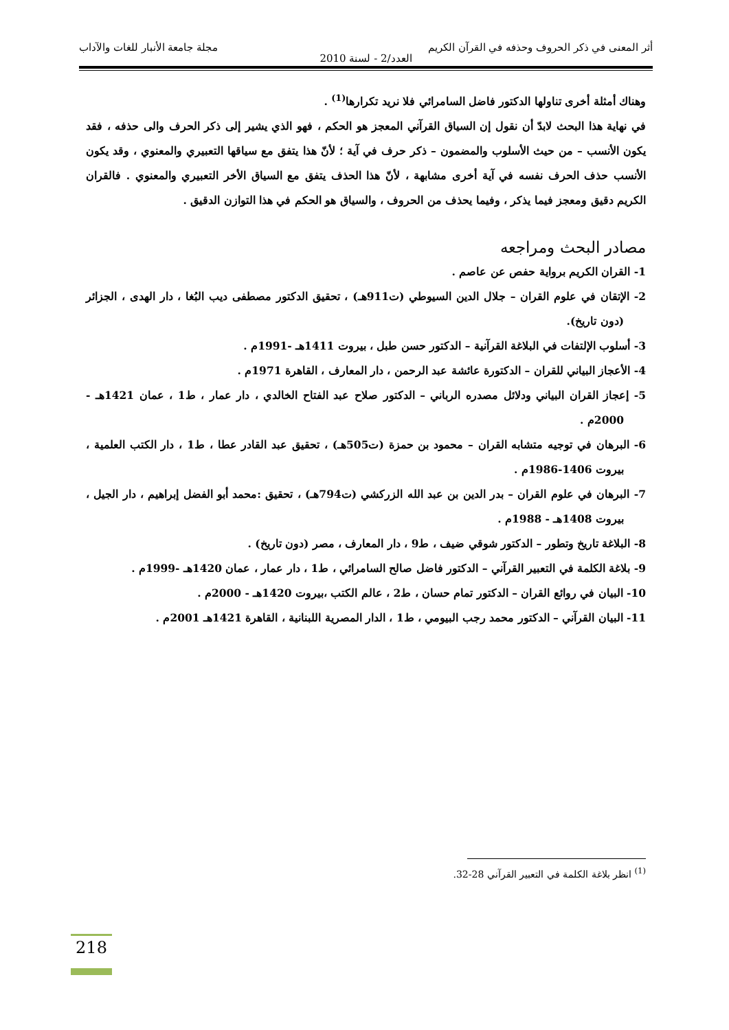أثر المعنى في ذكر الحروف وحذفه في القرآن الكريم مجلة جامعة الأنبار للغات والآداب
العدد/2 - لسنة 2010
وهناك أمثلة أخرى تناولها الدكتور فاضل السامرائي فلا نريد تكرارها<sup>(1)</sup> .
في نهاية هذا البحث لابدّ أن نقول إن السياق القرآني المعجز هو الحكم ، فهو الذي يشير إلى ذكر الحرف والى حذفه ، فقد يكون الأنسب – من حيث الأسلوب والمضمون – ذكر حرف في آية ؛ لأنّ هذا يتفق مع سياقها التعبيري والمعنوي ، وقد يكون الأنسب حذف الحرف نفسه في آية أخرى مشابهة ، لأنّ هذا الحذف يتفق مع السياق الأخر التعبيري والمعنوي . فالقران الكريم دقيق ومعجز فيما يذكر ، وفيما يحذف من الحروف ، والسياق هو الحكم في هذا التوازن الدقيق .
مصادر البحث ومراجعه
1- القران الكريم برواية حفص عن عاصم .
2- الإتقان في علوم القران – جلال الدين السيوطي (ت911هـ) ، تحقيق الدكتور مصطفى ديب البُغا ، دار الهدى ، الجزائر (دون تاريخ).
3- أسلوب الإلتفات في البلاغة القرآنية – الدكتور حسن طبل ، بيروت 1411هـ -1991م .
4- الأعجاز البياني للقران – الدكتورة عائشة عبد الرحمن ، دار المعارف ، القاهرة 1971م .
5- إعجاز القران البياني ودلائل مصدره الرباني – الدكتور صلاح عبد الفتاح الخالدي ، دار عمار ، ط1 ، عمان 1421هـ - 2000م .
6- البرهان في توجيه متشابه القران – محمود بن حمزة (ت505هـ) ، تحقيق عبد القادر عطا ، ط1 ، دار الكتب العلمية ، بيروت 1406-1986م .
7- البرهان في علوم القران – بدر الدين بن عبد الله الزركشي (ت794هـ) ، تحقيق :محمد أبو الفضل إبراهيم ، دار الجيل ، بيروت 1408هـ - 1988م .
8- البلاغة تاريخ وتطور – الدكتور شوقي ضيف ، ط9 ، دار المعارف ، مصر (دون تاريخ) .
9- بلاغة الكلمة في التعبير القرآني – الدكتور فاضل صالح السامرائي ، ط1 ، دار عمار ، عمان 1420هـ -1999م .
10- البيان في روائع القران – الدكتور تمام حسان ، ط2 ، عالم الكتب ،بيروت 1420هـ - 2000م .
11- البيان القرآني – الدكتور محمد رجب البيومي ، ط1 ، الدار المصرية اللبنانية ، القاهرة 1421هـ 2001م .
<sup>(1)</sup> انظر بلاغة الكلمة في التعبير القرآني 28-32.
218